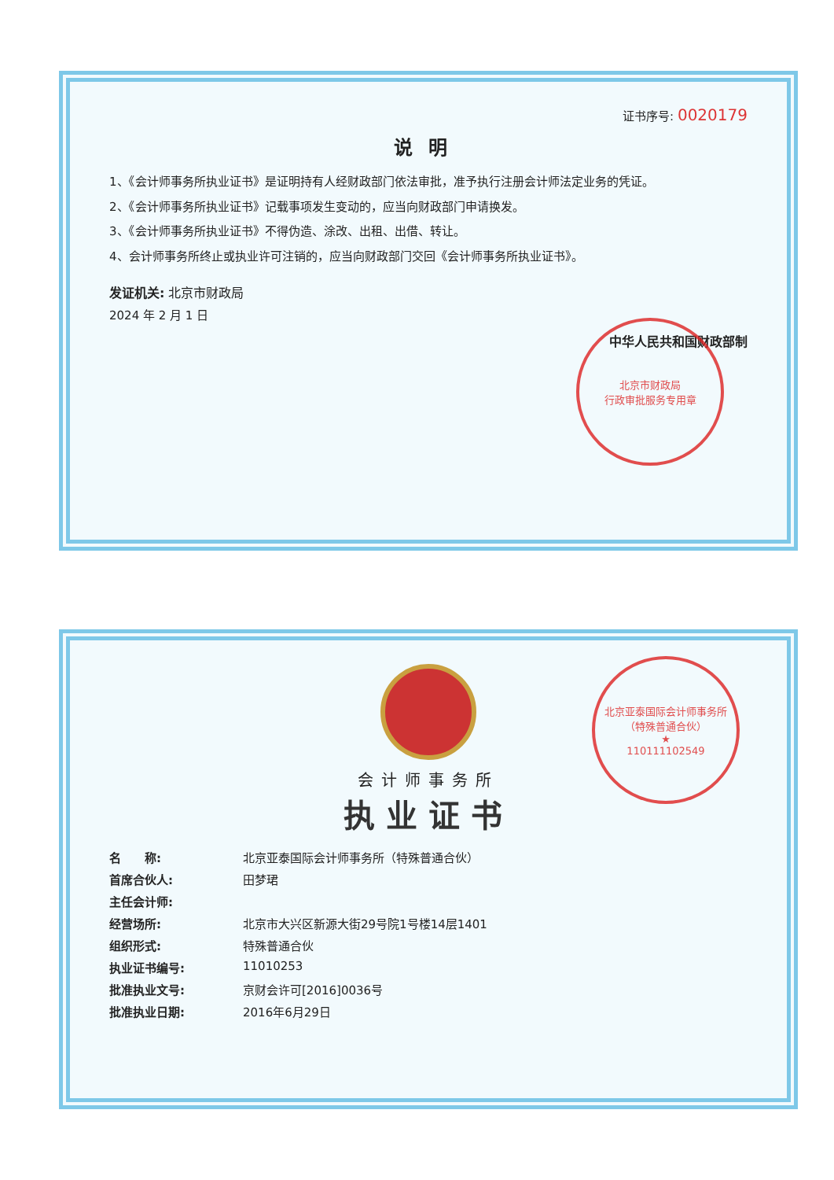证书序号: 0020179
说明
1、《会计师事务所执业证书》是证明持有人经财政部门依法审批，准予执行注册会计师法定业务的凭证。
2、《会计师事务所执业证书》记载事项发生变动的，应当向财政部门申请换发。
3、《会计师事务所执业证书》不得伪造、涂改、出租、出借、转让。
4、会计师事务所终止或执业许可注销的，应当向财政部门交回《会计师事务所执业证书》。
发证机关: 北京市财政局
2024 年 2 月 1 日
北京市财政局
行政审批服务专用章
中华人民共和国财政部制
会计师事务所
执业证书
名　　称: 北京亚泰国际会计师事务所（特殊普通合伙）
首席合伙人: 田梦珺
主任会计师:
经营场所: 北京市大兴区新源大街29号院1号楼14层1401
组织形式: 特殊普通合伙
执业证书编号: 11010253
批准执业文号: 京财会许可[2016]0036号
批准执业日期: 2016年6月29日
北京亚泰国际会计师事务所（特殊普通合伙）
★
110111102549